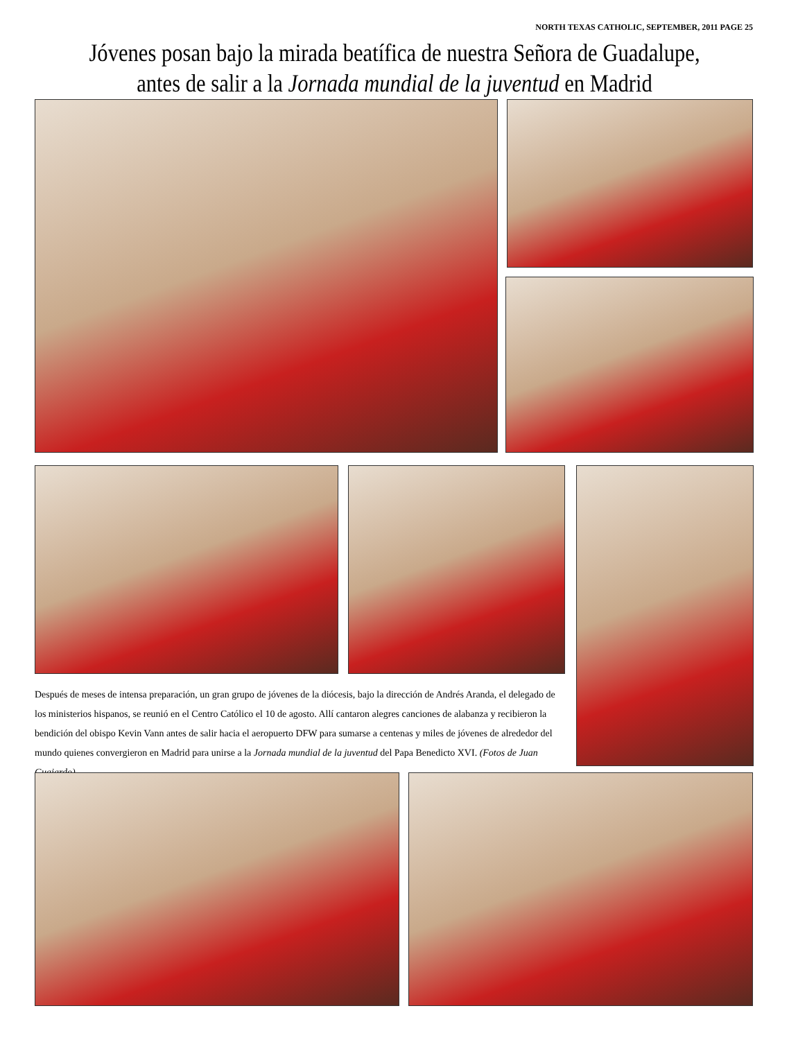NORTH TEXAS CATHOLIC, SEPTEMBER, 2011 PAGE 25
Jóvenes posan bajo la mirada beatífica de nuestra Señora de Guadalupe, antes de salir a la Jornada mundial de la juventud en Madrid
Después de meses de intensa preparación, un gran grupo de jóvenes de la diócesis, bajo la dirección de Andrés Aranda, el delegado de los ministerios hispanos, se reunió en el Centro Católico el 10 de agosto. Allí cantaron alegres canciones de alabanza y recibieron la bendición del obispo Kevin Vann antes de salir hacia el aeropuerto DFW para sumarse a centenas y miles de jóvenes de alrededor del mundo quienes convergieron en Madrid para unirse a la Jornada mundial de la juventud del Papa Benedicto XVI. (Fotos de Juan Guajardo)